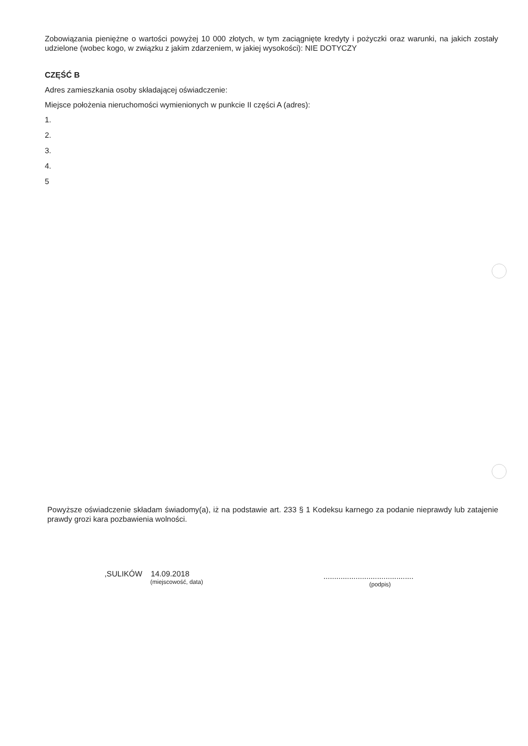Zobowiązania pieniężne o wartości powyżej 10 000 złotych, w tym zaciągnięte kredyty i pożyczki oraz warunki, na jakich zostały udzielone (wobec kogo, w związku z jakim zdarzeniem, w jakiej wysokości): NIE DOTYCZY
CZĘŚĆ B
Adres zamieszkania osoby składającej oświadczenie:
Miejsce położenia nieruchomości wymienionych w punkcie II części A (adres):
1.
2.
3.
4.
5
Powyższe oświadczenie składam świadomy(a), iż na podstawie art. 233 § 1 Kodeksu karnego za podanie nieprawdy lub zatajenie prawdy grozi kara pozbawienia wolności.
,SULIKÓW 14.09.2018
(miejscowość, data)
..........................................
(podpis)